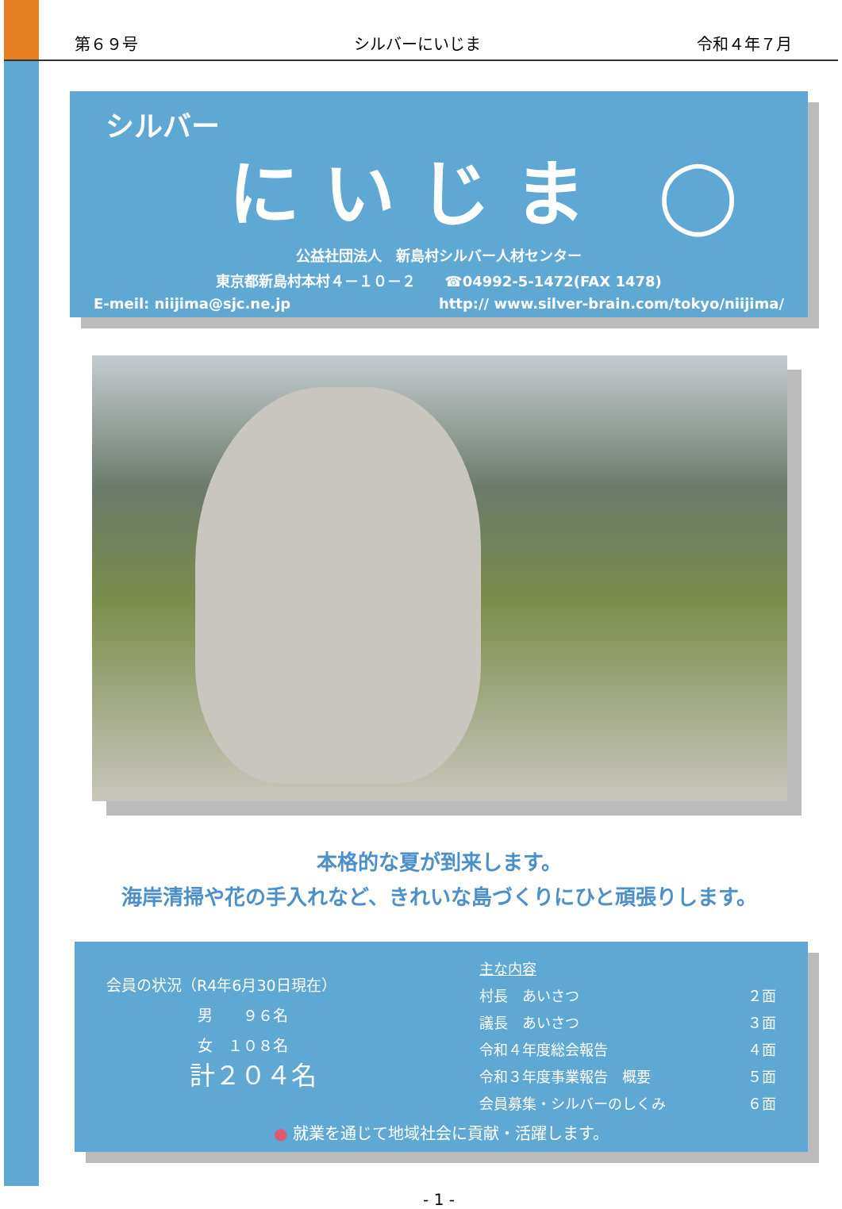第６９号 シルバーにいじま 令和４年７月
シルバー
にいじま ◯
公益社団法人　新島村シルバー人材センター
東京都新島村本村４－１０－２　　☎04992-5-1472(FAX 1478)
E-meil: niijima@sjc.ne.jp http:// www.silver-brain.com/tokyo/niijima/
本格的な夏が到来します。
海岸清掃や花の手入れなど、きれいな島づくりにひと頑張りします。
会員の状況（R4年6月30日現在）
男　　９６名
女　１０８名
計２０４名
主な内容
村長　あいさつ ２面
議長　あいさつ ３面
令和４年度総会報告 ４面
令和３年度事業報告　概要 ５面
会員募集・シルバーのしくみ ６面
● 就業を通じて地域社会に貢献・活躍します。
- 1 -